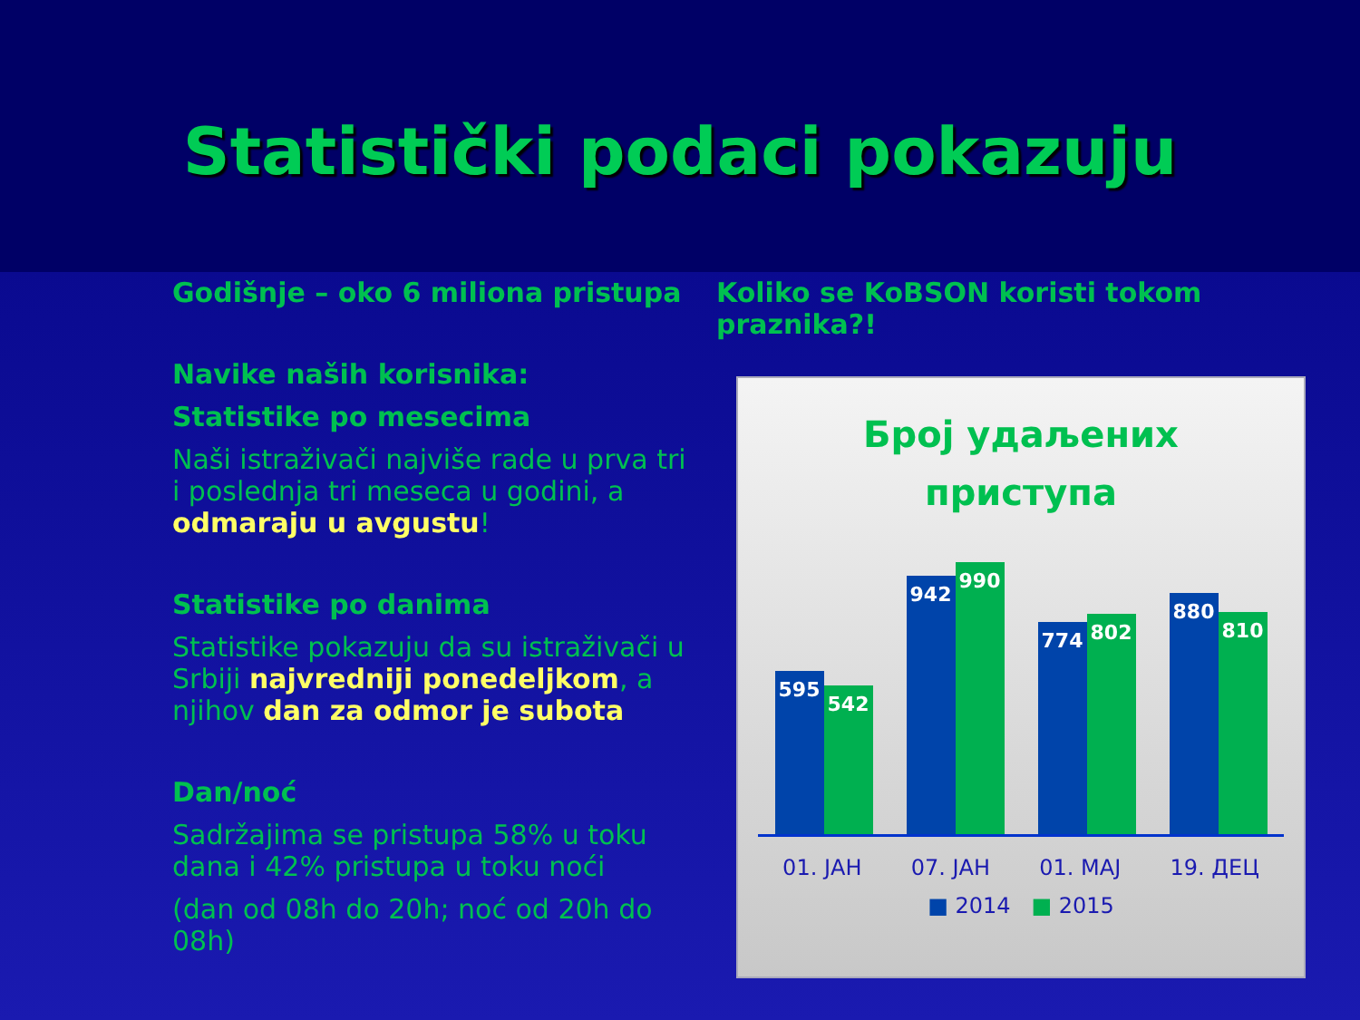Statistički podaci pokazuju
Godišnje – oko 6 miliona pristupa
Navike naših korisnika:
Statistike po mesecima
Naši istraživači najviše rade u prva tri i poslednja tri meseca u godini, a odmaraju u avgustu!
Statistike po danima
Statistike pokazuju da su istraživači u Srbiji najvredniji ponedeljkom, a njihov dan za odmor je subota
Dan/noć
Sadržajima se pristupa 58% u toku dana i 42% pristupa u toku noći
(dan od 08h do 20h; noć od 20h do 08h)
Koliko se KoBSON koristi tokom praznika?!
Број удаљених
приступа
595
542
942
990
774
802
880
810
01. ЈАН 07. ЈАН 01. МАЈ 19. ДЕЦ
■ 2014 ■ 2015